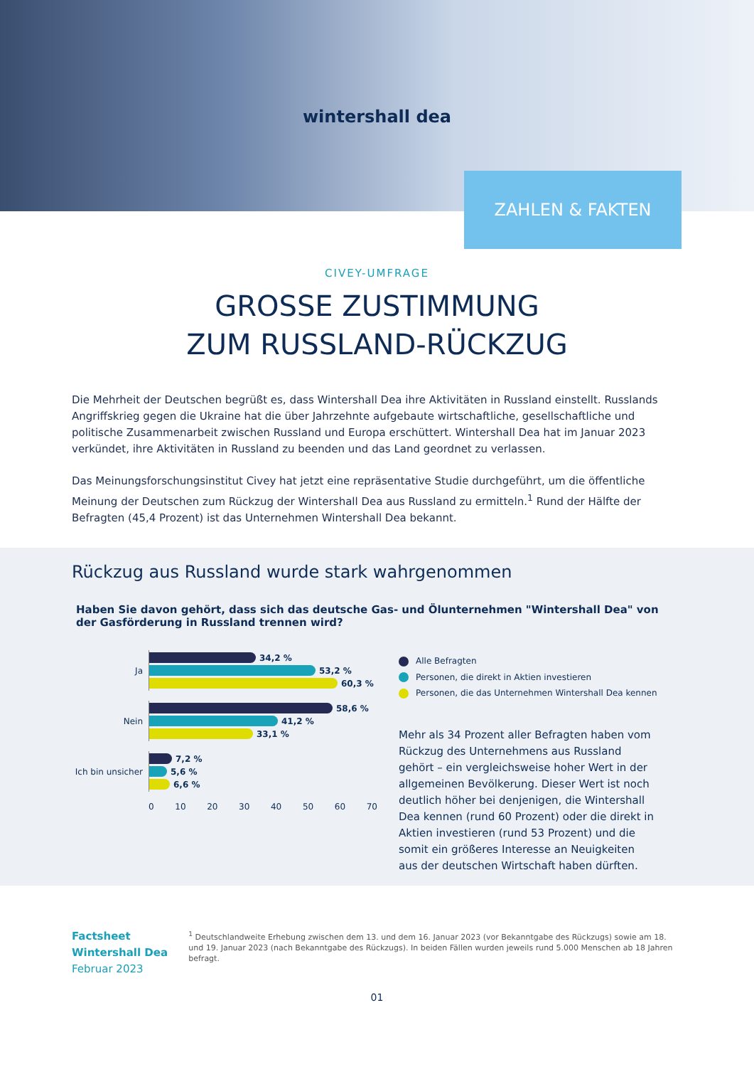wintershall dea
ZAHLEN & FAKTEN
CIVEY-UMFRAGE
GROSSE ZUSTIMMUNG
ZUM RUSSLAND-RÜCKZUG
Die Mehrheit der Deutschen begrüßt es, dass Wintershall Dea ihre Aktivitäten in Russland einstellt. Russlands Angriffskrieg gegen die Ukraine hat die über Jahrzehnte aufgebaute wirtschaftliche, gesellschaftliche und politische Zusammenarbeit zwischen Russland und Europa erschüttert. Wintershall Dea hat im Januar 2023 verkündet, ihre Aktivitäten in Russland zu beenden und das Land geordnet zu verlassen.
Das Meinungsforschungsinstitut Civey hat jetzt eine repräsentative Studie durchgeführt, um die öffentliche Meinung der Deutschen zum Rückzug der Wintershall Dea aus Russland zu ermitteln.<sup>1</sup> Rund der Hälfte der Befragten (45,4 Prozent) ist das Unternehmen Wintershall Dea bekannt.
Rückzug aus Russland wurde stark wahrgenommen
Haben Sie davon gehört, dass sich das deutsche Gas- und Ölunternehmen "Wintershall Dea" von der Gasförderung in Russland trennen wird?
Ja
34,2 %
53,2 %
60,3 %
Nein
58,6 %
41,2 %
33,1 %
Ich bin unsicher
7,2 %
5,6 %
6,6 %
0 10 20 30 40 50 60 70
Alle Befragten
Personen, die direkt in Aktien investieren
Personen, die das Unternehmen Wintershall Dea kennen
Mehr als 34 Prozent aller Befragten haben vom Rückzug des Unternehmens aus Russland gehört – ein vergleichsweise hoher Wert in der allgemeinen Bevölkerung. Dieser Wert ist noch deutlich höher bei denjenigen, die Wintershall Dea kennen (rund 60 Prozent) oder die direkt in Aktien investieren (rund 53 Prozent) und die somit ein größeres Interesse an Neuigkeiten aus der deutschen Wirtschaft haben dürften.
Factsheet
Wintershall Dea
Februar 2023
<sup>1</sup> Deutschlandweite Erhebung zwischen dem 13. und dem 16. Januar 2023 (vor Bekanntgabe des Rückzugs) sowie am 18. und 19. Januar 2023 (nach Bekanntgabe des Rückzugs). In beiden Fällen wurden jeweils rund 5.000 Menschen ab 18 Jahren befragt.
01